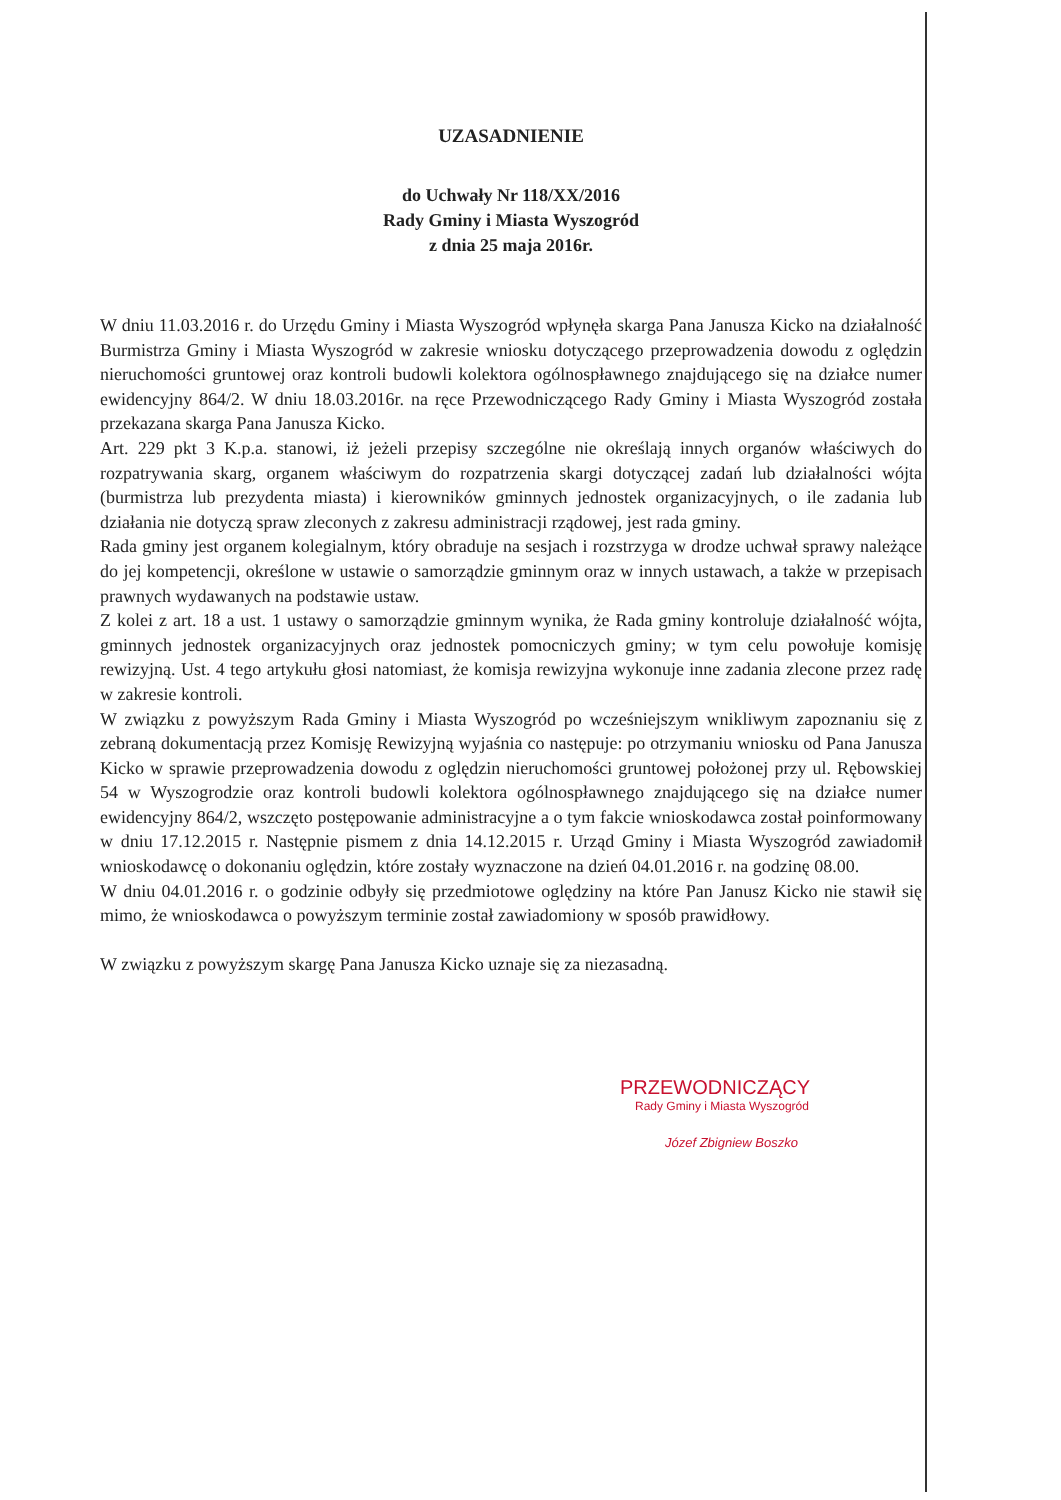UZASADNIENIE
do Uchwały Nr 118/XX/2016
Rady Gminy i Miasta Wyszogród
z dnia 25 maja 2016r.
W dniu 11.03.2016 r. do Urzędu Gminy i Miasta Wyszogród wpłynęła skarga Pana Janusza Kicko na działalność Burmistrza Gminy i Miasta Wyszogród w zakresie wniosku dotyczącego przeprowadzenia dowodu z oględzin nieruchomości gruntowej oraz kontroli budowli kolektora ogólnospławnego znajdującego się na działce numer ewidencyjny 864/2. W dniu 18.03.2016r. na ręce Przewodniczącego Rady Gminy i Miasta Wyszogród została przekazana skarga Pana Janusza Kicko.
Art. 229 pkt 3 K.p.a. stanowi, iż jeżeli przepisy szczególne nie określają innych organów właściwych do rozpatrywania skarg, organem właściwym do rozpatrzenia skargi dotyczącej zadań lub działalności wójta (burmistrza lub prezydenta miasta) i kierowników gminnych jednostek organizacyjnych, o ile zadania lub działania nie dotyczą spraw zleconych z zakresu administracji rządowej, jest rada gminy.
Rada gminy jest organem kolegialnym, który obraduje na sesjach i rozstrzyga w drodze uchwał sprawy należące do jej kompetencji, określone w ustawie o samorządzie gminnym oraz w innych ustawach, a także w przepisach prawnych wydawanych na podstawie ustaw.
Z kolei z art. 18 a ust. 1 ustawy o samorządzie gminnym wynika, że Rada gminy kontroluje działalność wójta, gminnych jednostek organizacyjnych oraz jednostek pomocniczych gminy; w tym celu powołuje komisję rewizyjną. Ust. 4 tego artykułu głosi natomiast, że komisja rewizyjna wykonuje inne zadania zlecone przez radę w zakresie kontroli.
W związku z powyższym Rada Gminy i Miasta Wyszogród po wcześniejszym wnikliwym zapoznaniu się z zebraną dokumentacją przez Komisję Rewizyjną wyjaśnia co następuje: po otrzymaniu wniosku od Pana Janusza Kicko w sprawie przeprowadzenia dowodu z oględzin nieruchomości gruntowej położonej przy ul. Rębowskiej 54 w Wyszogrodzie oraz kontroli budowli kolektora ogólnospławnego znajdującego się na działce numer ewidencyjny 864/2, wszczęto postępowanie administracyjne a o tym fakcie wnioskodawca został poinformowany w dniu 17.12.2015 r. Następnie pismem z dnia 14.12.2015 r. Urząd Gminy i Miasta Wyszogród zawiadomił wnioskodawcę o dokonaniu oględzin, które zostały wyznaczone na dzień 04.01.2016 r. na godzinę 08.00.
W dniu 04.01.2016 r. o godzinie odbyły się przedmiotowe oględziny na które Pan Janusz Kicko nie stawił się mimo, że wnioskodawca o powyższym terminie został zawiadomiony w sposób prawidłowy.
W związku z powyższym skargę Pana Janusza Kicko uznaje się za niezasadną.
PRZEWODNICZĄCY
Rady Gminy i Miasta Wyszogród
Józef Zbigniew Boszko